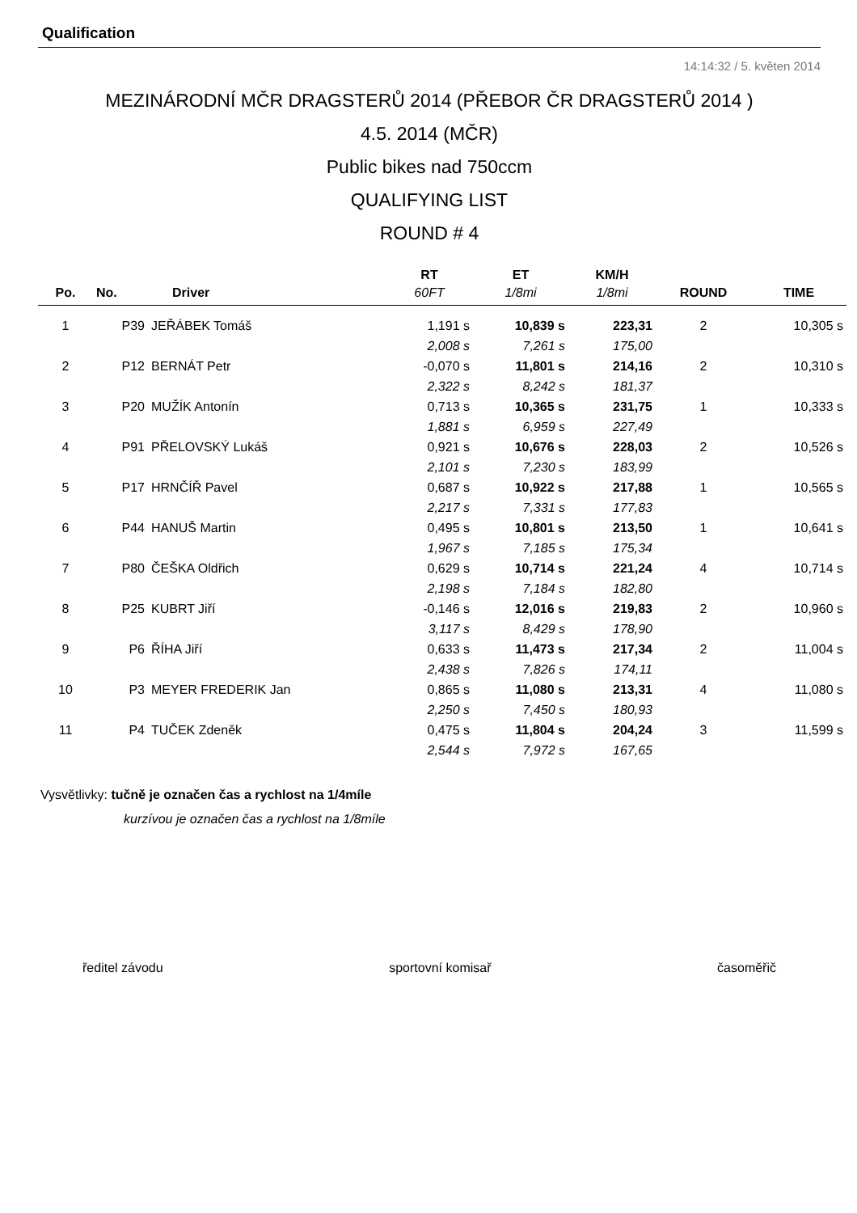Qualification
14:14:32 / 5. květen 2014
MEZINÁRODNÍ MČR DRAGSTERŮ 2014 (PŘEBOR ČR DRAGSTERŮ 2014 )
4.5. 2014 (MČR)
Public bikes nad 750ccm
QUALIFYING LIST
ROUND # 4
| | | | RT | ET | KM/H | | |
| --- | --- | --- | --- | --- | --- | --- | --- |
| Po. | No. | Driver | 60FT | 1/8mi | 1/8mi | ROUND | TIME |
| 1 | P39 | JEŘÁBEK Tomáš | 1,191 s | 10,839 s | 223,31 | 2 | 10,305 s |
| | | | 2,008 s | 7,261 s | 175,00 | | |
| 2 | P12 | BERNÁT Petr | -0,070 s | 11,801 s | 214,16 | 2 | 10,310 s |
| | | | 2,322 s | 8,242 s | 181,37 | | |
| 3 | P20 | MUŽÍK Antonín | 0,713 s | 10,365 s | 231,75 | 1 | 10,333 s |
| | | | 1,881 s | 6,959 s | 227,49 | | |
| 4 | P91 | PŘELOVSKÝ Lukáš | 0,921 s | 10,676 s | 228,03 | 2 | 10,526 s |
| | | | 2,101 s | 7,230 s | 183,99 | | |
| 5 | P17 | HRNČÍŘ Pavel | 0,687 s | 10,922 s | 217,88 | 1 | 10,565 s |
| | | | 2,217 s | 7,331 s | 177,83 | | |
| 6 | P44 | HANUŠ Martin | 0,495 s | 10,801 s | 213,50 | 1 | 10,641 s |
| | | | 1,967 s | 7,185 s | 175,34 | | |
| 7 | P80 | ČEŠKA Oldřich | 0,629 s | 10,714 s | 221,24 | 4 | 10,714 s |
| | | | 2,198 s | 7,184 s | 182,80 | | |
| 8 | P25 | KUBRT Jiří | -0,146 s | 12,016 s | 219,83 | 2 | 10,960 s |
| | | | 3,117 s | 8,429 s | 178,90 | | |
| 9 | P6 | ŘÍHA Jiří | 0,633 s | 11,473 s | 217,34 | 2 | 11,004 s |
| | | | 2,438 s | 7,826 s | 174,11 | | |
| 10 | P3 | MEYER FREDERIK Jan | 0,865 s | 11,080 s | 213,31 | 4 | 11,080 s |
| | | | 2,250 s | 7,450 s | 180,93 | | |
| 11 | P4 | TUČEK Zdeněk | 0,475 s | 11,804 s | 204,24 | 3 | 11,599 s |
| | | | 2,544 s | 7,972 s | 167,65 | | |
Vysvětlivky: tučně je označen čas a rychlost na 1/4míle
kurzívou je označen čas a rychlost na 1/8míle
ředitel závodu sportovní komisař časoměřič